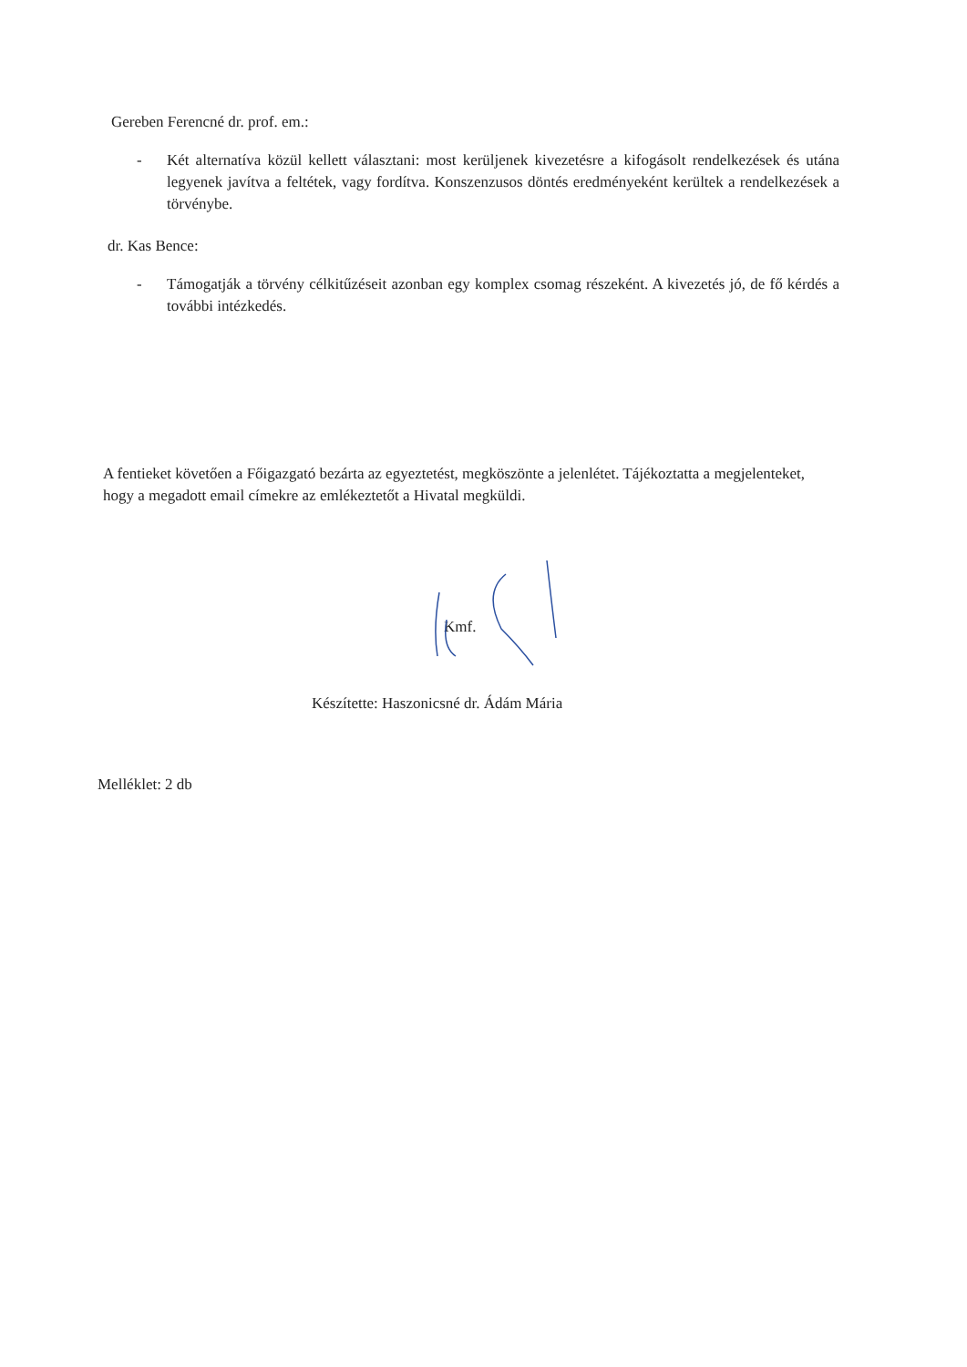Gereben Ferencné dr. prof. em.:
- Két alternatíva közül kellett választani: most kerüljenek kivezetésre a kifogásolt rendelkezések és utána legyenek javítva a feltétek, vagy fordítva. Konszenzusos döntés eredményeként kerültek a rendelkezések a törvénybe.
dr. Kas Bence:
- Támogatják a törvény célkitűzéseit azonban egy komplex csomag részeként. A kivezetés jó, de fő kérdés a további intézkedés.
A fentieket követően a Főigazgató bezárta az egyeztetést, megköszönte a jelenlétet. Tájékoztatta a megjelenteket, hogy a megadott email címekre az emlékeztetőt a Hivatal megküldi.
Kmf.
Készítette: Haszonicsné dr. Ádám Mária
Melléklet: 2 db